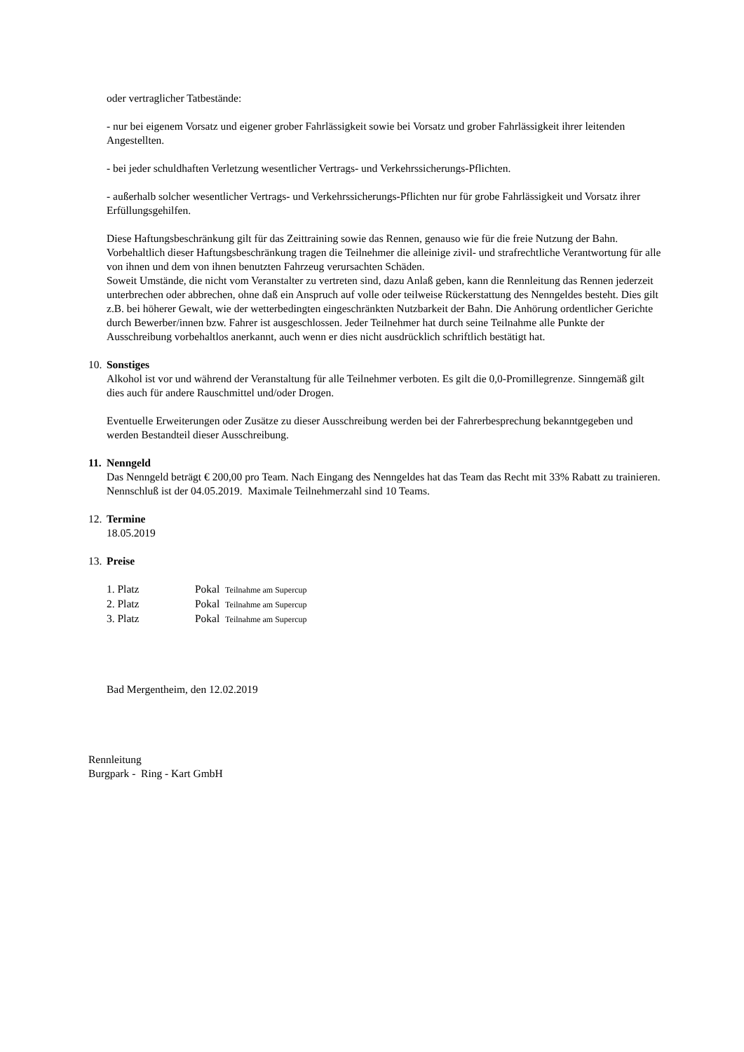oder vertraglicher Tatbestände:
- nur bei eigenem Vorsatz und eigener grober Fahrlässigkeit sowie bei Vorsatz und grober Fahrlässigkeit ihrer leitenden Angestellten.
- bei jeder schuldhaften Verletzung wesentlicher Vertrags- und Verkehrssicherungs-Pflichten.
- außerhalb solcher wesentlicher Vertrags- und Verkehrssicherungs-Pflichten nur für grobe Fahrlässigkeit und Vorsatz ihrer Erfüllungsgehilfen.
Diese Haftungsbeschränkung gilt für das Zeittraining sowie das Rennen, genauso wie für die freie Nutzung der Bahn.
Vorbehaltlich dieser Haftungsbeschränkung tragen die Teilnehmer die alleinige zivil- und strafrechtliche Verantwortung für alle von ihnen und dem von ihnen benutzten Fahrzeug verursachten Schäden.
Soweit Umstände, die nicht vom Veranstalter zu vertreten sind, dazu Anlaß geben, kann die Rennleitung das Rennen jederzeit unterbrechen oder abbrechen, ohne daß ein Anspruch auf volle oder teilweise Rückerstattung des Nenngeldes besteht. Dies gilt z.B. bei höherer Gewalt, wie der wetterbedingten eingeschränkten Nutzbarkeit der Bahn. Die Anhörung ordentlicher Gerichte durch Bewerber/innen bzw. Fahrer ist ausgeschlossen. Jeder Teilnehmer hat durch seine Teilnahme alle Punkte der Ausschreibung vorbehaltlos anerkannt, auch wenn er dies nicht ausdrücklich schriftlich bestätigt hat.
10. Sonstiges
Alkohol ist vor und während der Veranstaltung für alle Teilnehmer verboten. Es gilt die 0,0-Promillegrenze. Sinngemäß gilt dies auch für andere Rauschmittel und/oder Drogen.
Eventuelle Erweiterungen oder Zusätze zu dieser Ausschreibung werden bei der Fahrerbesprechung bekanntgegeben und werden Bestandteil dieser Ausschreibung.
11. Nenngeld
Das Nenngeld beträgt € 200,00 pro Team. Nach Eingang des Nenngeldes hat das Team das Recht mit 33% Rabatt zu trainieren. Nennschluß ist der 04.05.2019. Maximale Teilnehmerzahl sind 10 Teams.
12. Termine
18.05.2019
13. Preise
| 1. Platz | Pokal Teilnahme am Supercup |
| 2. Platz | Pokal Teilnahme am Supercup |
| 3. Platz | Pokal Teilnahme am Supercup |
Bad Mergentheim, den 12.02.2019
Rennleitung
Burgpark - Ring - Kart GmbH